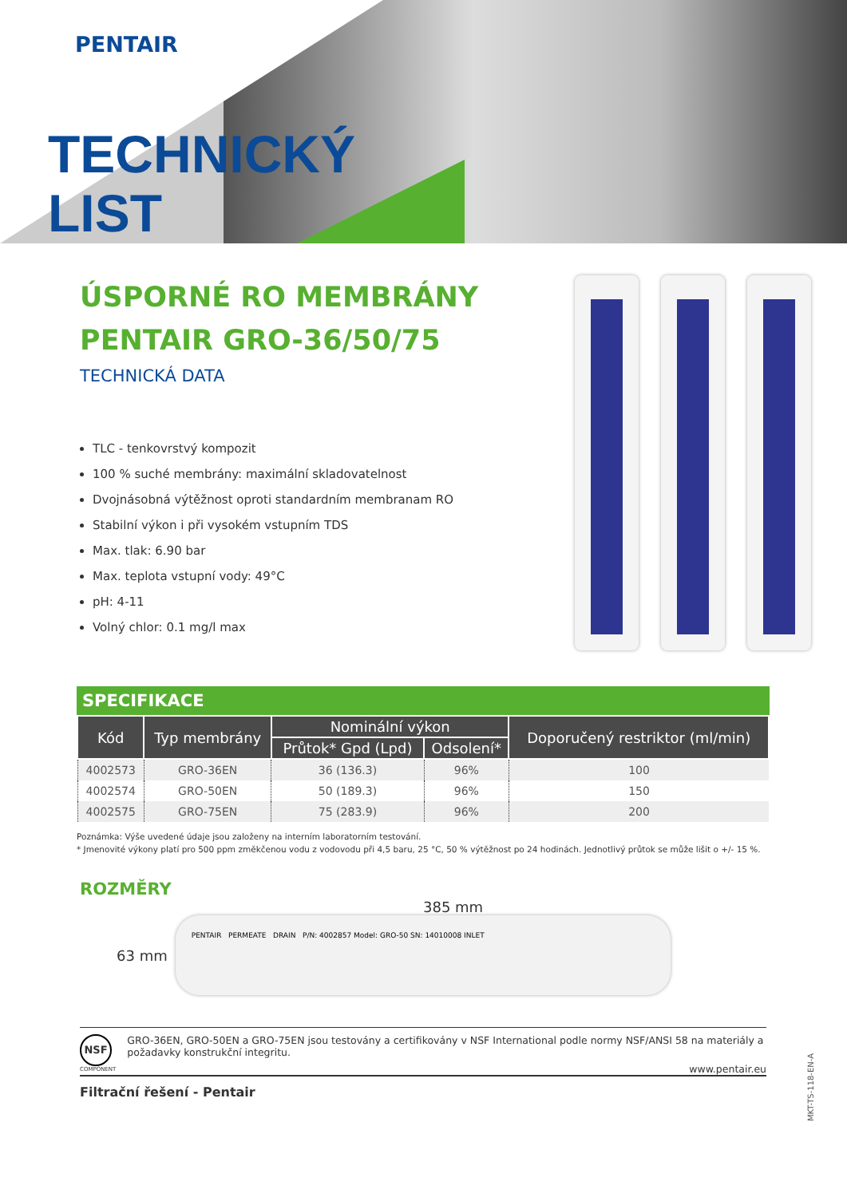PENTAIR
TECHNICKÝ
LIST
ÚSPORNÉ RO MEMBRÁNY PENTAIR GRO-36/50/75
TECHNICKÁ DATA
TLC - tenkovrstvý kompozit
100 % suché membrány: maximální skladovatelnost
Dvojnásobná výtěžnost oproti standardním membranam RO
Stabilní výkon i při vysokém vstupním TDS
Max. tlak: 6.90 bar
Max. teplota vstupní vody: 49°C
pH: 4-11
Volný chlor: 0.1 mg/l max
SPECIFIKACE
| Kód | Typ membrány | Nominální výkon | | Doporučený restriktor (ml/min) |
| --- | --- | --- | --- | --- |
| | | Průtok* Gpd (Lpd) | Odsolení* | |
| 4002573 | GRO-36EN | 36 (136.3) | 96% | 100 |
| 4002574 | GRO-50EN | 50 (189.3) | 96% | 150 |
| 4002575 | GRO-75EN | 75 (283.9) | 96% | 200 |
Poznámka: Výše uvedené údaje jsou založeny na interním laboratorním testování.
* Jmenovité výkony platí pro 500 ppm změkčenou vodu z vodovodu při 4,5 baru, 25 °C, 50 % výtěžnost po 24 hodinách. Jednotlivý průtok se může lišit o +/- 15 %.
ROZMĚRY
385 mm
63 mm
PENTAIR PERMEATE DRAIN P/N: 4002857 Model: GRO-50 SN: 14010008 INLET
NSF
COMPONENT
GRO-36EN, GRO-50EN a GRO-75EN jsou testovány a certifikovány v NSF International podle normy NSF/ANSI 58 na materiály a požadavky konstrukční integritu.
www.pentair.eu
Filtrační řešení - Pentair
MKT-TS-118-EN-A